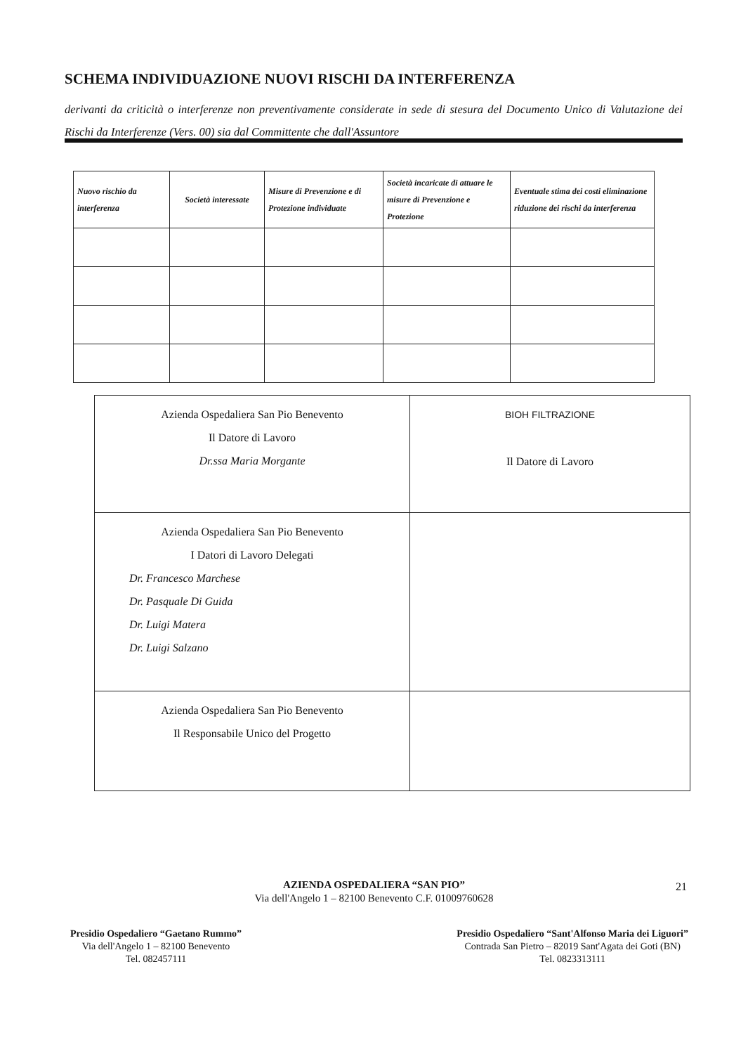SCHEMA INDIVIDUAZIONE NUOVI RISCHI DA INTERFERENZA
derivanti da criticità o interferenze non preventivamente considerate in sede di stesura del Documento Unico di Valutazione dei Rischi da Interferenze (Vers. 00) sia dal Committente che dall'Assuntore
| Nuovo rischio da interferenza | Società interessate | Misure di Prevenzione e di Protezione individuate | Società incaricate di attuare le misure di Prevenzione e Protezione | Eventuale stima dei costi eliminazione riduzione dei rischi da interferenza |
| --- | --- | --- | --- | --- |
| Azienda Ospedaliera San Pio Benevento Il Datore di Lavoro Dr.ssa Maria Morgante | BIOH FILTRAZIONE Il Datore di Lavoro |
| Azienda Ospedaliera San Pio Benevento I Datori di Lavoro Delegati Dr. Francesco Marchese Dr. Pasquale Di Guida Dr. Luigi Matera Dr. Luigi Salzano | |
| Azienda Ospedaliera San Pio Benevento Il Responsabile Unico del Progetto | |
AZIENDA OSPEDALIERA “SAN PIO”
Via dell'Angelo 1 – 82100 Benevento C.F. 01009760628
21
Presidio Ospedaliero “Gaetano Rummo”
Via dell'Angelo 1 – 82100 Benevento
Tel. 082457111
Presidio Ospedaliero “Sant'Alfonso Maria dei Liguori”
Contrada San Pietro – 82019 Sant'Agata dei Goti (BN)
Tel. 0823313111